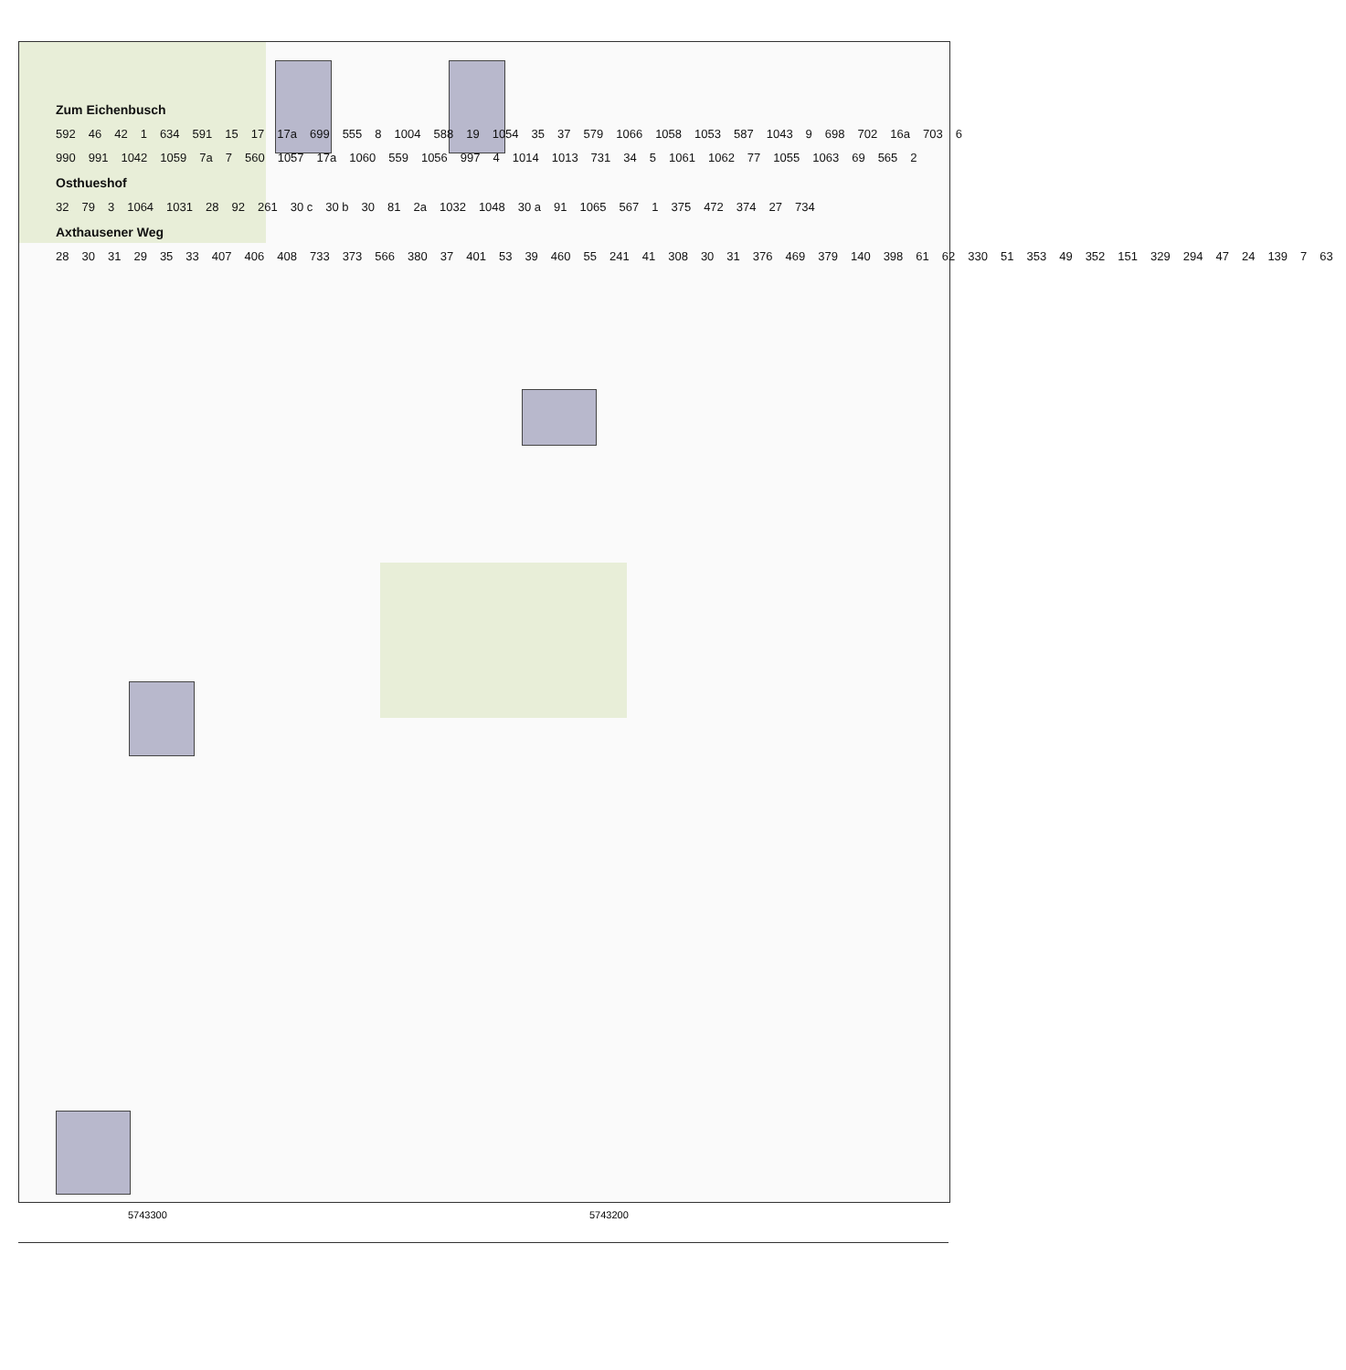Zum Eichenbusch
592 46 42 1 634 591 15 17 17a 699 555 8 1004 588 19 1054 35 37 579 1066 1058 1053 587 1043 9 698 702 16a 703 6
990 991 1042 1059 7a 7 560 1057 17a 1060 559 1056 997 4 1014 1013 731 34 5 1061 1062 77 1055 1063 69 565 2
Osthueshof
32 79 3 1064 1031 28 92 261 30 c 30 b 30 81 2a 1032 1048 30 a 91 1065 567 1 375 472 374 27 734
Axthausener Weg
28 30 31 29 35 33 407 406 408 733 373 566 380 37 401 53 39 460 55 241 41 308 30 31 376 469 379 140 398 61 62 330 51 353 49 352 151 329 294 47 24 139 7 63
5743300 5743200